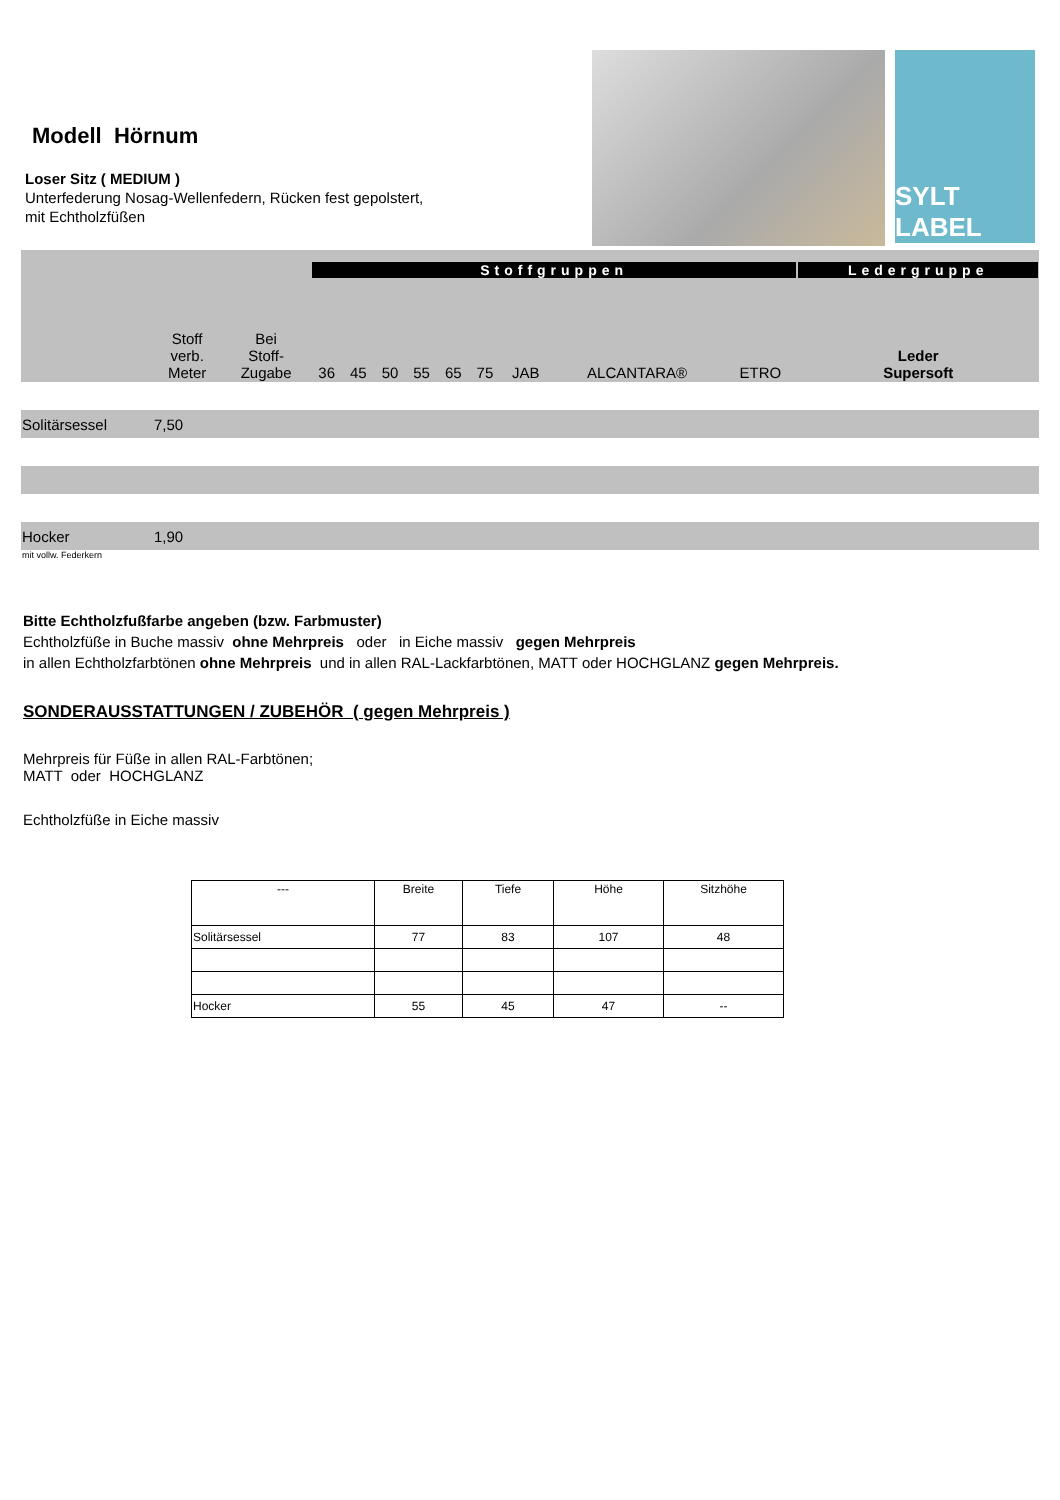Modell Hörnum
Loser Sitz ( MEDIUM )
Unterfederung Nosag-Wellenfedern, Rücken fest gepolstert,
mit Echtholzfüßen
SYLT LABEL
| | | | Stoffgruppen | | | | | | | | | Ledergruppe |
| | Stoff verb. Meter | Bei Stoff- Zugabe | 36 | 45 | 50 | 55 | 65 | 75 | JAB | ALCANTARA® | ETRO | Leder Supersoft |
| Solitärsessel | 7,50 | | | | | | | | | | | |
| Hocker | 1,90 | | | | | | | | | | | |
mit vollw. Federkern
Bitte Echtholzfußfarbe angeben (bzw. Farbmuster)
Echtholzfüße in Buche massiv ohne Mehrpreis oder in Eiche massiv gegen Mehrpreis
in allen Echtholzfarbtönen ohne Mehrpreis und in allen RAL-Lackfarbtönen, MATT oder HOCHGLANZ gegen Mehrpreis.
SONDERAUSSTATTUNGEN / ZUBEHÖR ( gegen Mehrpreis )
Mehrpreis für Füße in allen RAL-Farbtönen;
MATT oder HOCHGLANZ
Echtholzfüße in Eiche massiv
| --- | Breite | Tiefe | Höhe | Sitzhöhe |
| Solitärsessel | 77 | 83 | 107 | 48 |
| Hocker | 55 | 45 | 47 | -- |